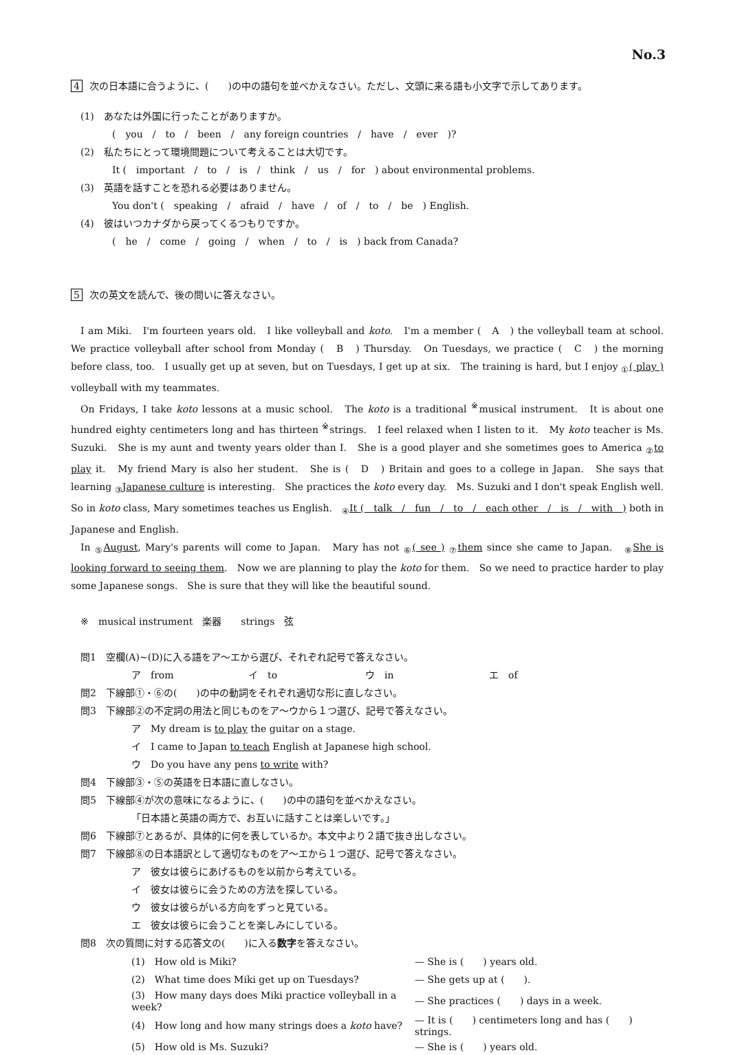No.3
4 次の日本語に合うように、(　　)の中の語句を並べかえなさい。ただし、文頭に来る語も小文字で示してあります。
(1)　あなたは外国に行ったことがありますか。
(　you　/　to　/　been　/　any foreign countries　/　have　/　ever　)?
(2)　私たちにとって環境問題について考えることは大切です。
It (　important　/　to　/　is　/　think　/　us　/　for　) about environmental problems.
(3)　英語を話すことを恐れる必要はありません。
You don't (　speaking　/　afraid　/　have　/　of　/　to　/　be　) English.
(4)　彼はいつカナダから戻ってくるつもりですか。
(　he　/　come　/　going　/　when　/　to　/　is　) back from Canada?
5 次の英文を読んで、後の問いに答えなさい。
I am Miki.　I'm fourteen years old.　I like volleyball and koto.　I'm a member (　A　) the volleyball team at school.　We practice volleyball after school from Monday (　B　) Thursday.　On Tuesdays, we practice (　C　) the morning before class, too.　I usually get up at seven, but on Tuesdays, I get up at six.　The training is hard, but I enjoy <sub>①</sub>( play ) volleyball with my teammates.
On Fridays, I take koto lessons at a music school.　The koto is a traditional <sup>※</sup>musical instrument.　It is about one hundred eighty centimeters long and has thirteen <sup>※</sup>strings.　I feel relaxed when I listen to it.　My koto teacher is Ms. Suzuki.　She is my aunt and twenty years older than I.　She is a good player and she sometimes goes to America <sub>②</sub>to play it.　My friend Mary is also her student.　She is (　D　) Britain and goes to a college in Japan.　She says that learning <sub>③</sub>Japanese culture is interesting.　She practices the koto every day.　Ms. Suzuki and I don't speak English well.　So in koto class, Mary sometimes teaches us English.　<sub>④</sub>It (　talk　/　fun　/　to　/　each other　/　is　/　with　) both in Japanese and English.
In <sub>⑤</sub>August, Mary's parents will come to Japan.　Mary has not <sub>⑥</sub>( see ) <sub>⑦</sub>them since she came to Japan.　<sub>⑧</sub>She is looking forward to seeing them.　Now we are planning to play the koto for them.　So we need to practice harder to play some Japanese songs.　She is sure that they will like the beautiful sound.
※　musical instrument　楽器　　strings　弦
問1　空欄(A)~(D)に入る語をア～エから選び、それぞれ記号で答えなさい。
ア　from イ　to ウ　in エ　of
問2　下線部①・⑥の(　　)の中の動詞をそれぞれ適切な形に直しなさい。
問3　下線部②の不定詞の用法と同じものをア～ウから１つ選び、記号で答えなさい。
ア　My dream is to play the guitar on a stage.
イ　I came to Japan to teach English at Japanese high school.
ウ　Do you have any pens to write with?
問4　下線部③・⑤の英語を日本語に直しなさい。
問5　下線部④が次の意味になるように、(　　)の中の語句を並べかえなさい。
「日本語と英語の両方で、お互いに話すことは楽しいです。」
問6　下線部⑦とあるが、具体的に何を表しているか。本文中より２語で抜き出しなさい。
問7　下線部⑧の日本語訳として適切なものをア～エから１つ選び、記号で答えなさい。
ア　彼女は彼らにあげるものを以前から考えている。
イ　彼女は彼らに会うための方法を探している。
ウ　彼女は彼らがいる方向をずっと見ている。
エ　彼女は彼らに会うことを楽しみにしている。
問8　次の質問に対する応答文の(　　)に入る数字を答えなさい。
| (1) How old is Miki? | — She is ( ) years old. |
| (2) What time does Miki get up on Tuesdays? | — She gets up at ( ). |
| (3) How many days does Miki practice volleyball in a week? | — She practices ( ) days in a week. |
| (4) How long and how many strings does a koto have? | — It is ( ) centimeters long and has ( ) strings. |
| (5) How old is Ms. Suzuki? | — She is ( ) years old. |